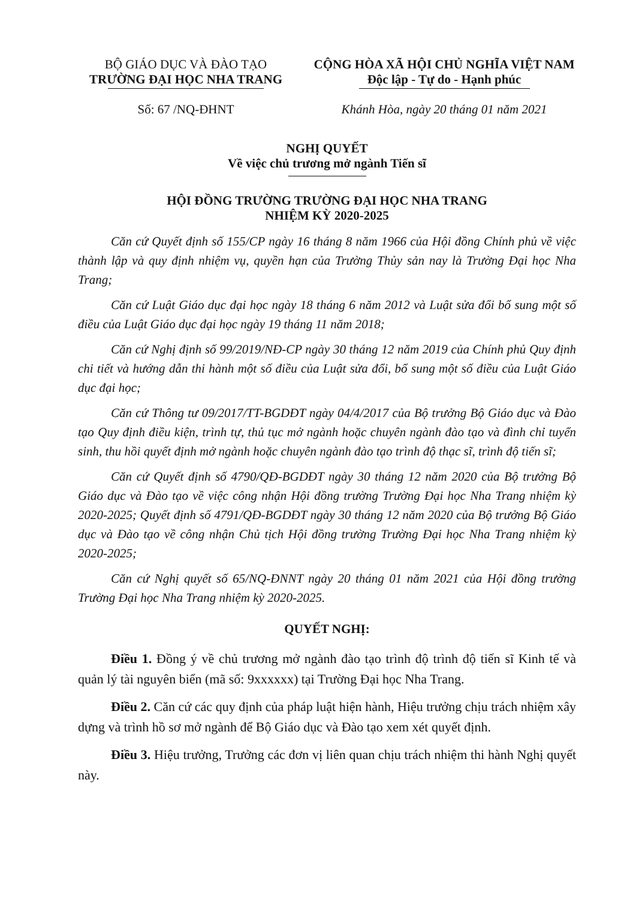BỘ GIÁO DỤC VÀ ĐÀO TẠO
TRƯỜNG ĐẠI HỌC NHA TRANG
Số: 67 /NQ-ĐHNT
CỘNG HÒA XÃ HỘI CHỦ NGHĨA VIỆT NAM
Độc lập - Tự do - Hạnh phúc
Khánh Hòa, ngày 20 tháng 01 năm 2021
NGHỊ QUYẾT
Về việc chủ trương mở ngành Tiến sĩ
HỘI ĐỒNG TRƯỜNG TRƯỜNG ĐẠI HỌC NHA TRANG
NHIỆM KỲ 2020-2025
Căn cứ Quyết định số 155/CP ngày 16 tháng 8 năm 1966 của Hội đồng Chính phủ về việc thành lập và quy định nhiệm vụ, quyền hạn của Trường Thủy sản nay là Trường Đại học Nha Trang;
Căn cứ Luật Giáo dục đại học ngày 18 tháng 6 năm 2012 và Luật sửa đổi bổ sung một số điều của Luật Giáo dục đại học ngày 19 tháng 11 năm 2018;
Căn cứ Nghị định số 99/2019/NĐ-CP ngày 30 tháng 12 năm 2019 của Chính phủ Quy định chi tiết và hướng dẫn thi hành một số điều của Luật sửa đổi, bổ sung một số điều của Luật Giáo dục đại học;
Căn cứ Thông tư 09/2017/TT-BGDĐT ngày 04/4/2017 của Bộ trưởng Bộ Giáo dục và Đào tạo Quy định điều kiện, trình tự, thủ tục mở ngành hoặc chuyên ngành đào tạo và đình chỉ tuyển sinh, thu hồi quyết định mở ngành hoặc chuyên ngành đào tạo trình độ thạc sĩ, trình độ tiến sĩ;
Căn cứ Quyết định số 4790/QĐ-BGDĐT ngày 30 tháng 12 năm 2020 của Bộ trưởng Bộ Giáo dục và Đào tạo về việc công nhận Hội đồng trường Trường Đại học Nha Trang nhiệm kỳ 2020-2025; Quyết định số 4791/QĐ-BGDĐT ngày 30 tháng 12 năm 2020 của Bộ trưởng Bộ Giáo dục và Đào tạo về công nhận Chủ tịch Hội đồng trường Trường Đại học Nha Trang nhiệm kỳ 2020-2025;
Căn cứ Nghị quyết số 65/NQ-ĐNNT ngày 20 tháng 01 năm 2021 của Hội đồng trường Trường Đại học Nha Trang nhiệm kỳ 2020-2025.
QUYẾT NGHỊ:
Điều 1. Đồng ý về chủ trương mở ngành đào tạo trình độ trình độ tiến sĩ Kinh tế và quản lý tài nguyên biển (mã số: 9xxxxxx) tại Trường Đại học Nha Trang.
Điều 2. Căn cứ các quy định của pháp luật hiện hành, Hiệu trưởng chịu trách nhiệm xây dựng và trình hồ sơ mở ngành để Bộ Giáo dục và Đào tạo xem xét quyết định.
Điều 3. Hiệu trưởng, Trưởng các đơn vị liên quan chịu trách nhiệm thi hành Nghị quyết này.